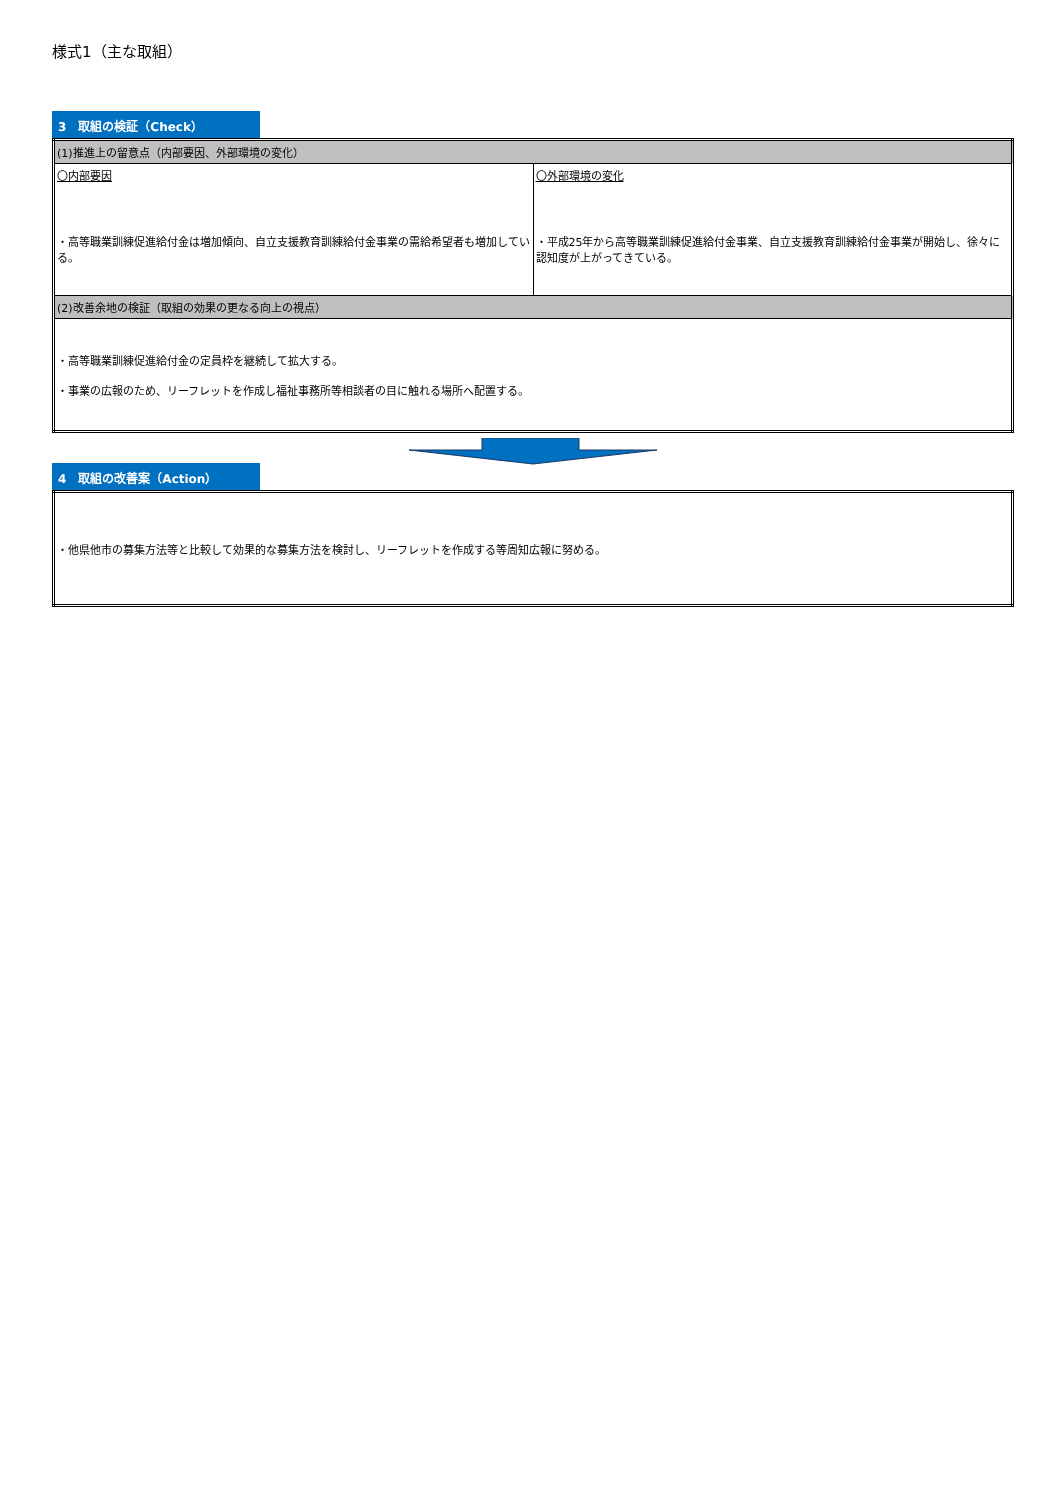様式1（主な取組）
3　取組の検証（Check）
| (1)推進上の留意点（内部要因、外部環境の変化） | |
| 〇内部要因 ・高等職業訓練促進給付金は増加傾向、自立支援教育訓練給付金事業の需給希望者も増加している。 | 〇外部環境の変化 ・平成25年から高等職業訓練促進給付金事業、自立支援教育訓練給付金事業が開始し、徐々に認知度が上がってきている。 |
| (2)改善余地の検証（取組の効果の更なる向上の視点） | |
| ・高等職業訓練促進給付金の定員枠を継続して拡大する。 ・事業の広報のため、リーフレットを作成し福祉事務所等相談者の目に触れる場所へ配置する。 | |
4　取組の改善案（Action）
| ・他県他市の募集方法等と比較して効果的な募集方法を検討し、リーフレットを作成する等周知広報に努める。 |